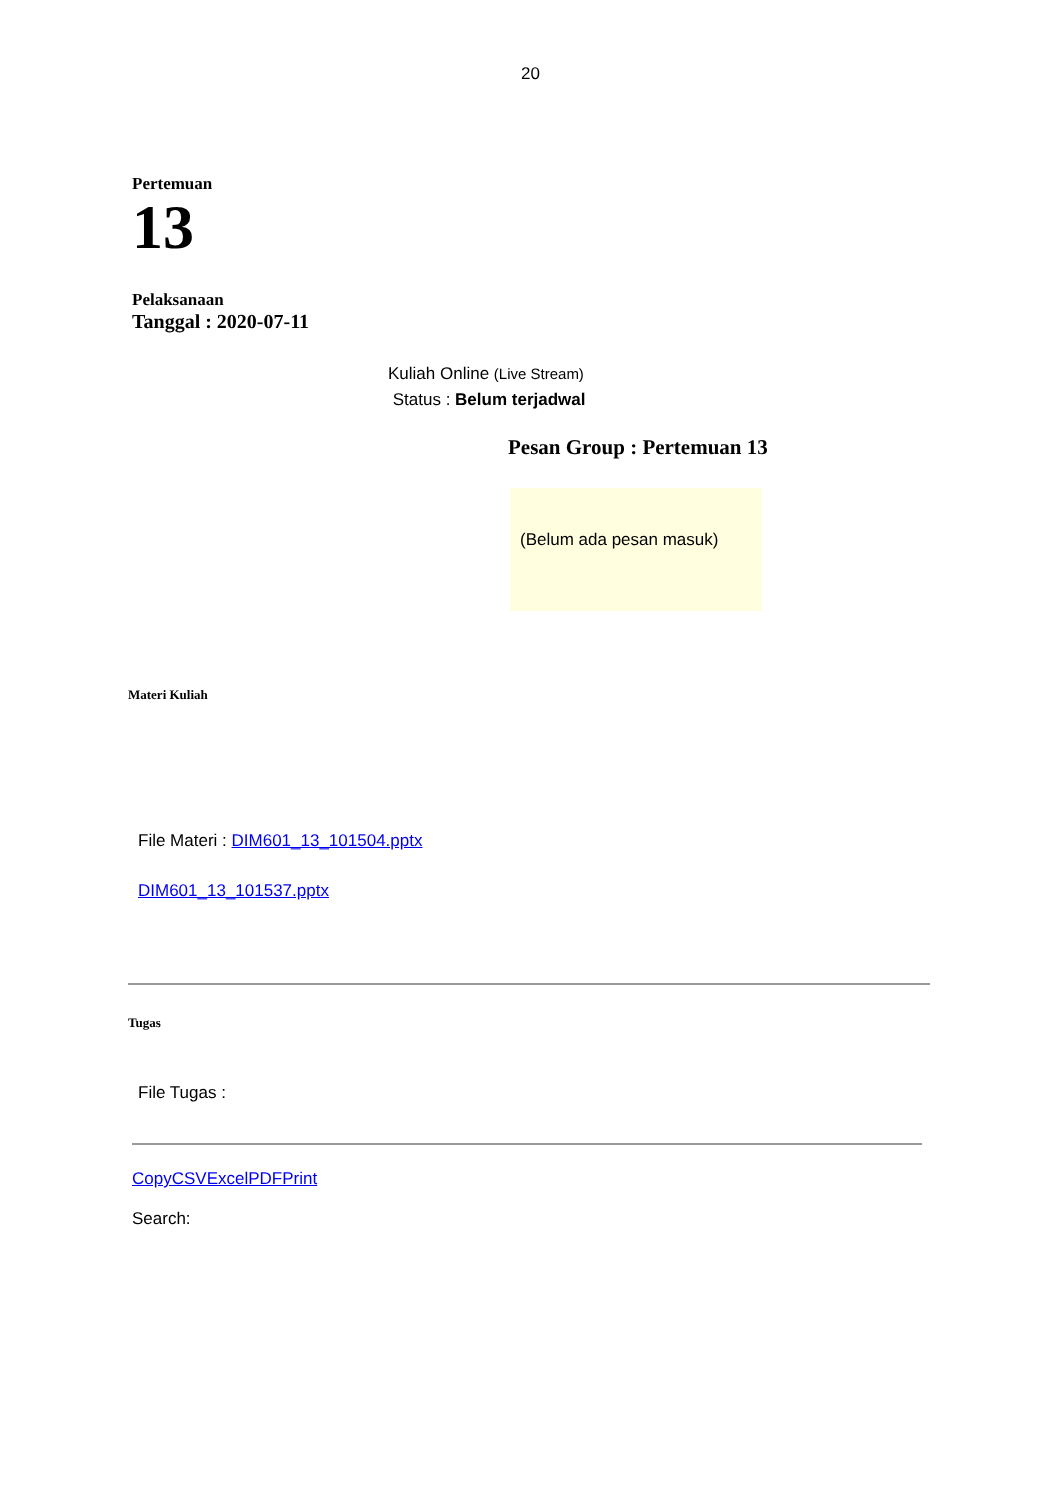20
Pertemuan
13
Pelaksanaan
Tanggal : 2020-07-11
Kuliah Online (Live Stream)
Status : Belum terjadwal
Pesan Group : Pertemuan 13
(Belum ada pesan masuk)
Materi Kuliah
File Materi : DIM601_13_101504.pptx
DIM601_13_101537.pptx
Tugas
File Tugas :
CopyCSVExcelPDFPrint
Search: